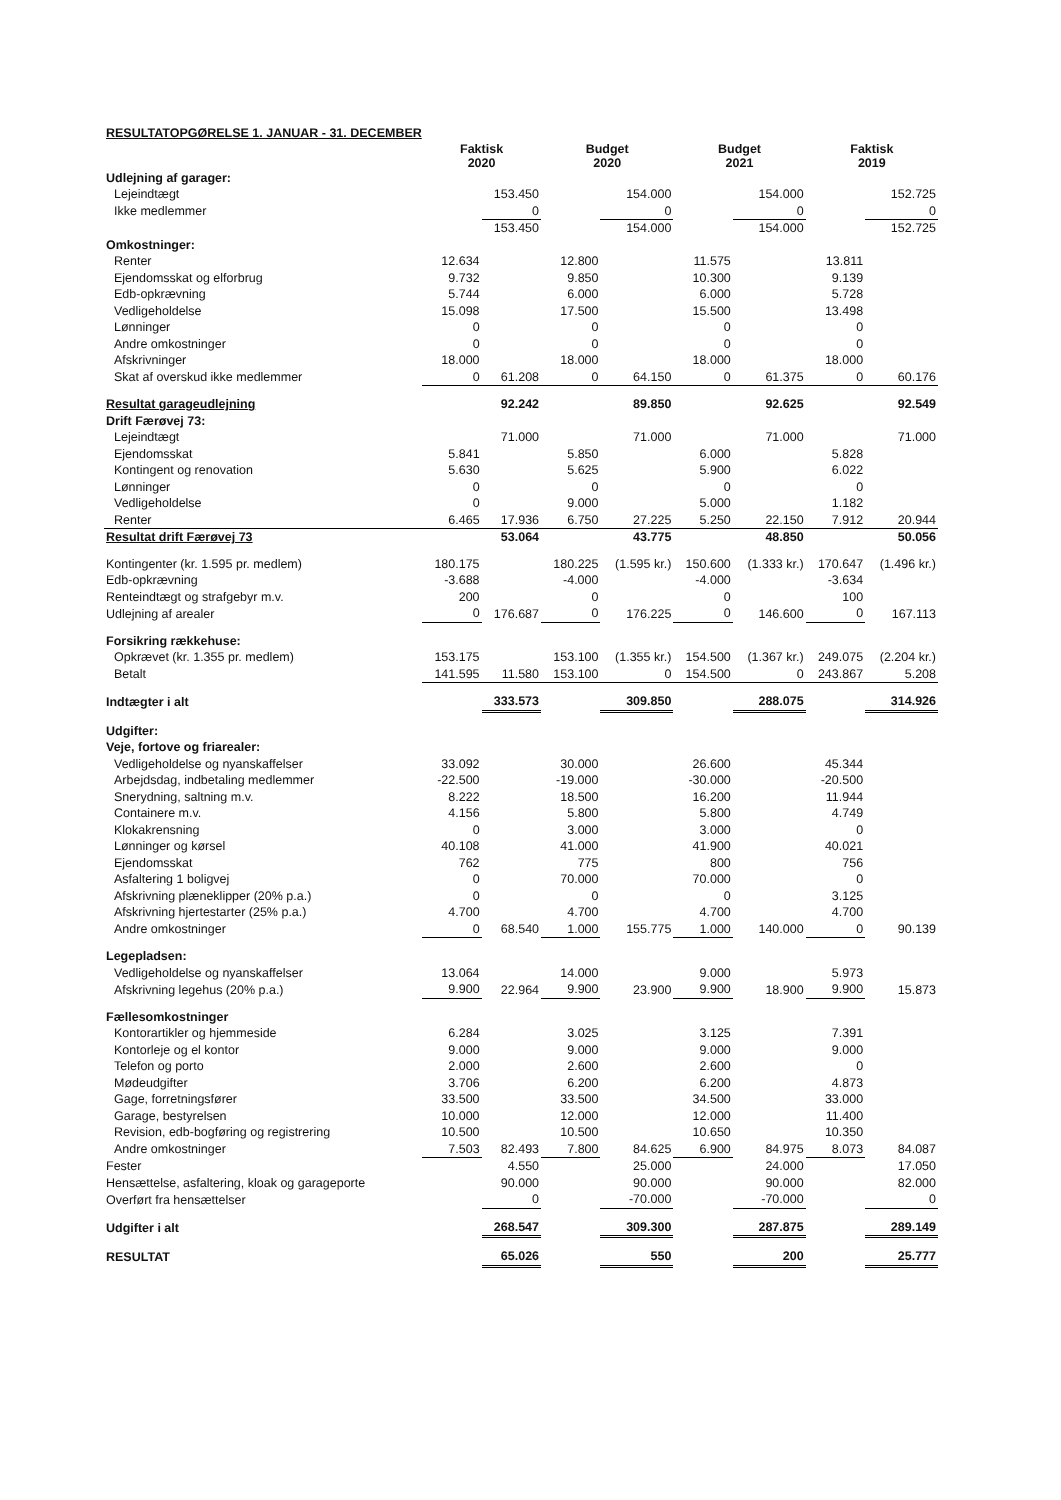| RESULTATOPGØRELSE 1. JANUAR - 31. DECEMBER | | | | | | | | |
| | Faktisk 2020 | | Budget 2020 | | Budget 2021 | | Faktisk 2019 | |
| Udlejning af garager: | | | | | | | | |
| Lejeindtægt | | 153.450 | | 154.000 | | 154.000 | | 152.725 |
| Ikke medlemmer | | 0 | | 0 | | 0 | | 0 |
| | | 153.450 | | 154.000 | | 154.000 | | 152.725 |
| Omkostninger: | | | | | | | | |
| Renter | 12.634 | | 12.800 | | 11.575 | | 13.811 | |
| Ejendomsskat og elforbrug | 9.732 | | 9.850 | | 10.300 | | 9.139 | |
| Edb-opkrævning | 5.744 | | 6.000 | | 6.000 | | 5.728 | |
| Vedligeholdelse | 15.098 | | 17.500 | | 15.500 | | 13.498 | |
| Lønninger | 0 | | 0 | | 0 | | 0 | |
| Andre omkostninger | 0 | | 0 | | 0 | | 0 | |
| Afskrivninger | 18.000 | | 18.000 | | 18.000 | | 18.000 | |
| Skat af overskud ikke medlemmer | 0 | 61.208 | 0 | 64.150 | 0 | 61.375 | 0 | 60.176 |
| Resultat garageudlejning | | 92.242 | | 89.850 | | 92.625 | | 92.549 |
| Drift Færøvej 73: | | | | | | | | |
| Lejeindtægt | | 71.000 | | 71.000 | | 71.000 | | 71.000 |
| Ejendomsskat | 5.841 | | 5.850 | | 6.000 | | 5.828 | |
| Kontingent og renovation | 5.630 | | 5.625 | | 5.900 | | 6.022 | |
| Lønninger | 0 | | 0 | | 0 | | 0 | |
| Vedligeholdelse | 0 | | 9.000 | | 5.000 | | 1.182 | |
| Renter | 6.465 | 17.936 | 6.750 | 27.225 | 5.250 | 22.150 | 7.912 | 20.944 |
| Resultat drift Færøvej 73 | | 53.064 | | 43.775 | | 48.850 | | 50.056 |
| Kontingenter (kr. 1.595 pr. medlem) | 180.175 | | 180.225 | (1.595 kr.) | 150.600 | (1.333 kr.) | 170.647 | (1.496 kr.) |
| Edb-opkrævning | -3.688 | | -4.000 | | -4.000 | | -3.634 | |
| Renteindtægt og strafgebyr m.v. | 200 | | 0 | | 0 | | 100 | |
| Udlejning af arealer | 0 | 176.687 | 0 | 176.225 | 0 | 146.600 | 0 | 167.113 |
| Forsikring rækkehuse: | | | | | | | | |
| Opkrævet (kr. 1.355 pr. medlem) | 153.175 | | 153.100 | (1.355 kr.) | 154.500 | (1.367 kr.) | 249.075 | (2.204 kr.) |
| Betalt | 141.595 | 11.580 | 153.100 | 0 | 154.500 | 0 | 243.867 | 5.208 |
| Indtægter i alt | | 333.573 | | 309.850 | | 288.075 | | 314.926 |
| Udgifter: | | | | | | | | |
| Veje, fortove og friarealer: | | | | | | | | |
| Vedligeholdelse og nyanskaffelser | 33.092 | | 30.000 | | 26.600 | | 45.344 | |
| Arbejdsdag, indbetaling medlemmer | -22.500 | | -19.000 | | -30.000 | | -20.500 | |
| Snerydning, saltning m.v. | 8.222 | | 18.500 | | 16.200 | | 11.944 | |
| Containere m.v. | 4.156 | | 5.800 | | 5.800 | | 4.749 | |
| Klokakrensning | 0 | | 3.000 | | 3.000 | | 0 | |
| Lønninger og kørsel | 40.108 | | 41.000 | | 41.900 | | 40.021 | |
| Ejendomsskat | 762 | | 775 | | 800 | | 756 | |
| Asfaltering 1 boligvej | 0 | | 70.000 | | 70.000 | | 0 | |
| Afskrivning plæneklipper (20% p.a.) | 0 | | 0 | | 0 | | 3.125 | |
| Afskrivning hjertestarter (25% p.a.) | 4.700 | | 4.700 | | 4.700 | | 4.700 | |
| Andre omkostninger | 0 | 68.540 | 1.000 | 155.775 | 1.000 | 140.000 | 0 | 90.139 |
| Legepladsen: | | | | | | | | |
| Vedligeholdelse og nyanskaffelser | 13.064 | | 14.000 | | 9.000 | | 5.973 | |
| Afskrivning legehus (20% p.a.) | 9.900 | 22.964 | 9.900 | 23.900 | 9.900 | 18.900 | 9.900 | 15.873 |
| Fællesomkostninger | | | | | | | | |
| Kontorartikler og hjemmeside | 6.284 | | 3.025 | | 3.125 | | 7.391 | |
| Kontorleje og el kontor | 9.000 | | 9.000 | | 9.000 | | 9.000 | |
| Telefon og porto | 2.000 | | 2.600 | | 2.600 | | 0 | |
| Mødeudgifter | 3.706 | | 6.200 | | 6.200 | | 4.873 | |
| Gage, forretningsfører | 33.500 | | 33.500 | | 34.500 | | 33.000 | |
| Garage, bestyrelsen | 10.000 | | 12.000 | | 12.000 | | 11.400 | |
| Revision, edb-bogføring og registrering | 10.500 | | 10.500 | | 10.650 | | 10.350 | |
| Andre omkostninger | 7.503 | 82.493 | 7.800 | 84.625 | 6.900 | 84.975 | 8.073 | 84.087 |
| Fester | | 4.550 | | 25.000 | | 24.000 | | 17.050 |
| Hensættelse, asfaltering, kloak og garageporte | | 90.000 | | 90.000 | | 90.000 | | 82.000 |
| Overført fra hensættelser | | 0 | | -70.000 | | -70.000 | | 0 |
| Udgifter i alt | | 268.547 | | 309.300 | | 287.875 | | 289.149 |
| RESULTAT | | 65.026 | | 550 | | 200 | | 25.777 |